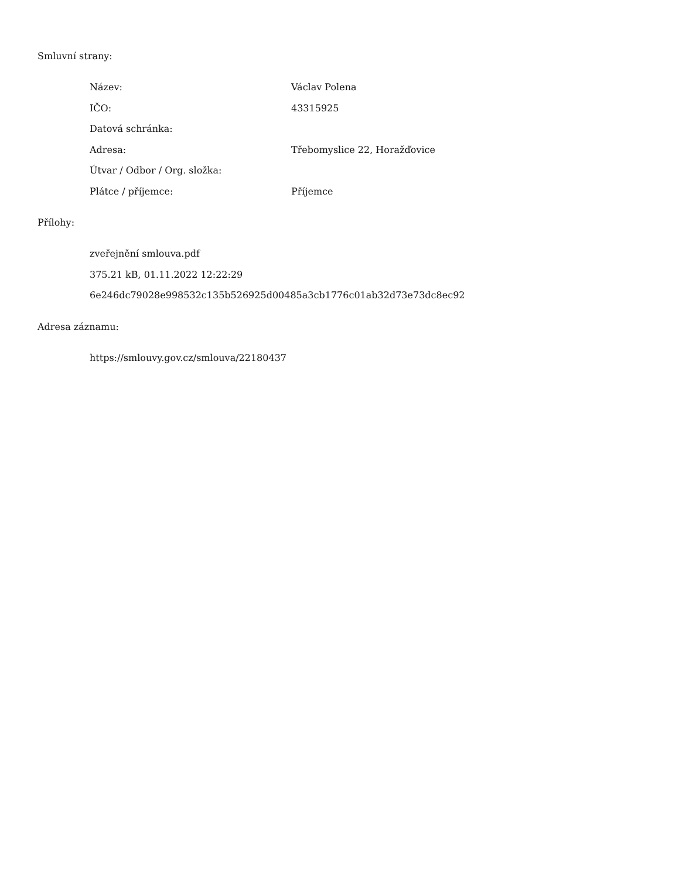Smluvní strany:
| Název: | Václav Polena |
| IČO: | 43315925 |
| Datová schránka: | |
| Adresa: | Třebomyslice 22, Horažďovice |
| Útvar / Odbor / Org. složka: | |
| Plátce / příjemce: | Příjemce |
Přílohy:
zveřejnění smlouva.pdf
375.21 kB, 01.11.2022 12:22:29
6e246dc79028e998532c135b526925d00485a3cb1776c01ab32d73e73dc8ec92
Adresa záznamu:
https://smlouvy.gov.cz/smlouva/22180437